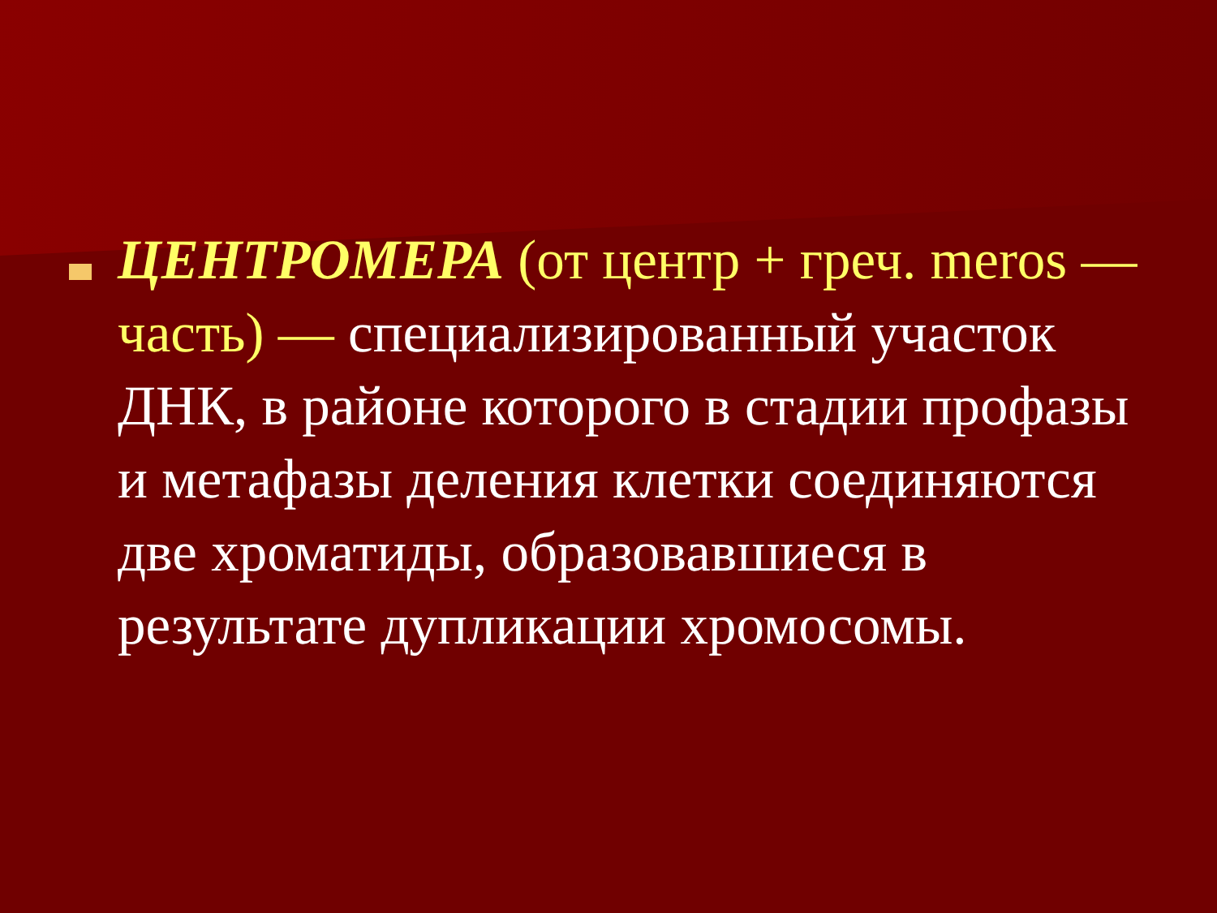ЦЕНТРОМЕРА (от центр + греч. meros — часть) — специализированный участок ДНК, в районе которого в стадии профазы и метафазы деления клетки соединяются две хроматиды, образовавшиеся в результате дупликации хромосомы.